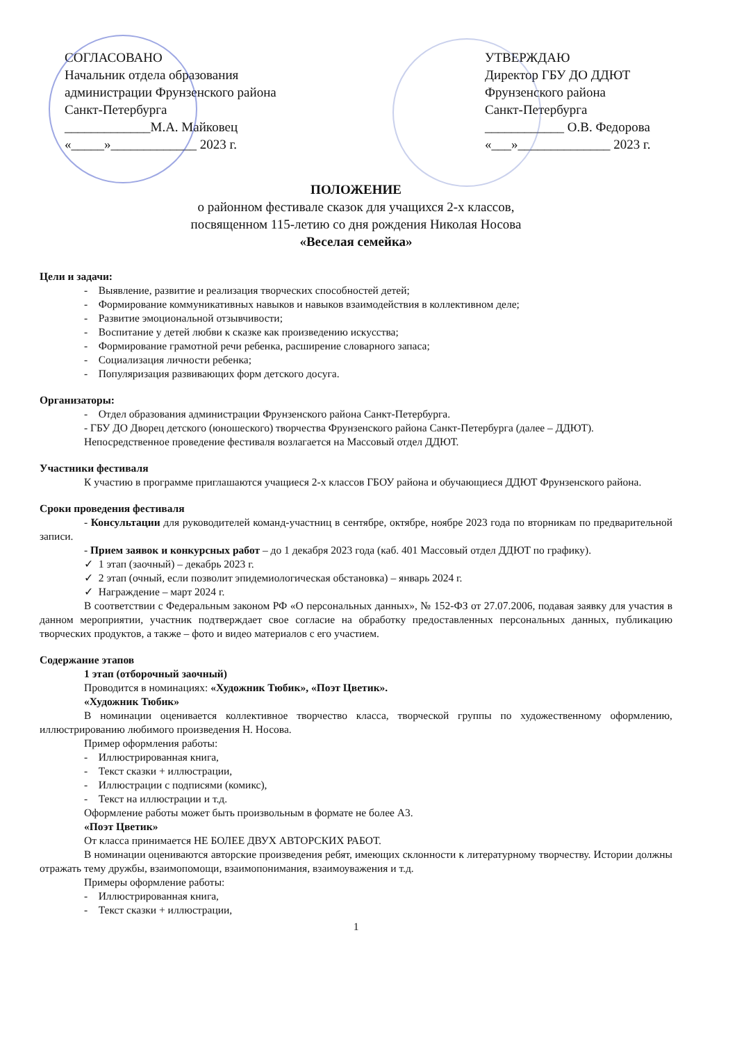СОГЛАСОВАНО
Начальник отдела образования
администрации Фрунзенского района
Санкт-Петербурга
_____________М.А. Майковец
«_____»_____________ 2023 г.
УТВЕРЖДАЮ
Директор ГБУ ДО ДДЮТ
Фрунзенского района
Санкт-Петербурга
____________ О.В. Федорова
«___»______________ 2023 г.
ПОЛОЖЕНИЕ
о районном фестивале сказок для учащихся 2-х классов,
посвященном 115-летию со дня рождения Николая Носова
«Веселая семейка»
Цели и задачи:
- Выявление, развитие и реализация творческих способностей детей;
- Формирование коммуникативных навыков и навыков взаимодействия в коллективном деле;
- Развитие эмоциональной отзывчивости;
- Воспитание у детей любви к сказке как произведению искусства;
- Формирование грамотной речи ребенка, расширение словарного запаса;
- Социализация личности ребенка;
- Популяризация развивающих форм детского досуга.
Организаторы:
- Отдел образования администрации Фрунзенского района Санкт-Петербурга.
- ГБУ ДО Дворец детского (юношеского) творчества Фрунзенского района Санкт-Петербурга (далее – ДДЮТ).
Непосредственное проведение фестиваля возлагается на Массовый отдел ДДЮТ.
Участники фестиваля
К участию в программе приглашаются учащиеся 2-х классов ГБОУ района и обучающиеся ДДЮТ Фрунзенского района.
Сроки проведения фестиваля
- Консультации для руководителей команд-участниц в сентябре, октябре, ноябре 2023 года по вторникам по предварительной записи.
- Прием заявок и конкурсных работ – до 1 декабря 2023 года (каб. 401 Массовый отдел ДДЮТ по графику).
✓ 1 этап (заочный) – декабрь 2023 г.
✓ 2 этап (очный, если позволит эпидемиологическая обстановка) – январь 2024 г.
✓ Награждение – март 2024 г.
В соответствии с Федеральным законом РФ «О персональных данных», № 152-ФЗ от 27.07.2006, подавая заявку для участия в данном мероприятии, участник подтверждает свое согласие на обработку предоставленных персональных данных, публикацию творческих продуктов, а также – фото и видео материалов с его участием.
Содержание этапов
1 этап (отборочный заочный)
Проводится в номинациях: «Художник Тюбик», «Поэт Цветик».
«Художник Тюбик»
В номинации оценивается коллективное творчество класса, творческой группы по художественному оформлению, иллюстрированию любимого произведения Н. Носова.
Пример оформления работы:
- Иллюстрированная книга,
- Текст сказки + иллюстрации,
- Иллюстрации с подписями (комикс),
- Текст на иллюстрации и т.д.
Оформление работы может быть произвольным в формате не более А3.
«Поэт Цветик»
От класса принимается НЕ БОЛЕЕ ДВУХ АВТОРСКИХ РАБОТ.
В номинации оцениваются авторские произведения ребят, имеющих склонности к литературному творчеству. Истории должны отражать тему дружбы, взаимопомощи, взаимопонимания, взаимоуважения и т.д.
Примеры оформление работы:
- Иллюстрированная книга,
- Текст сказки + иллюстрации,
1